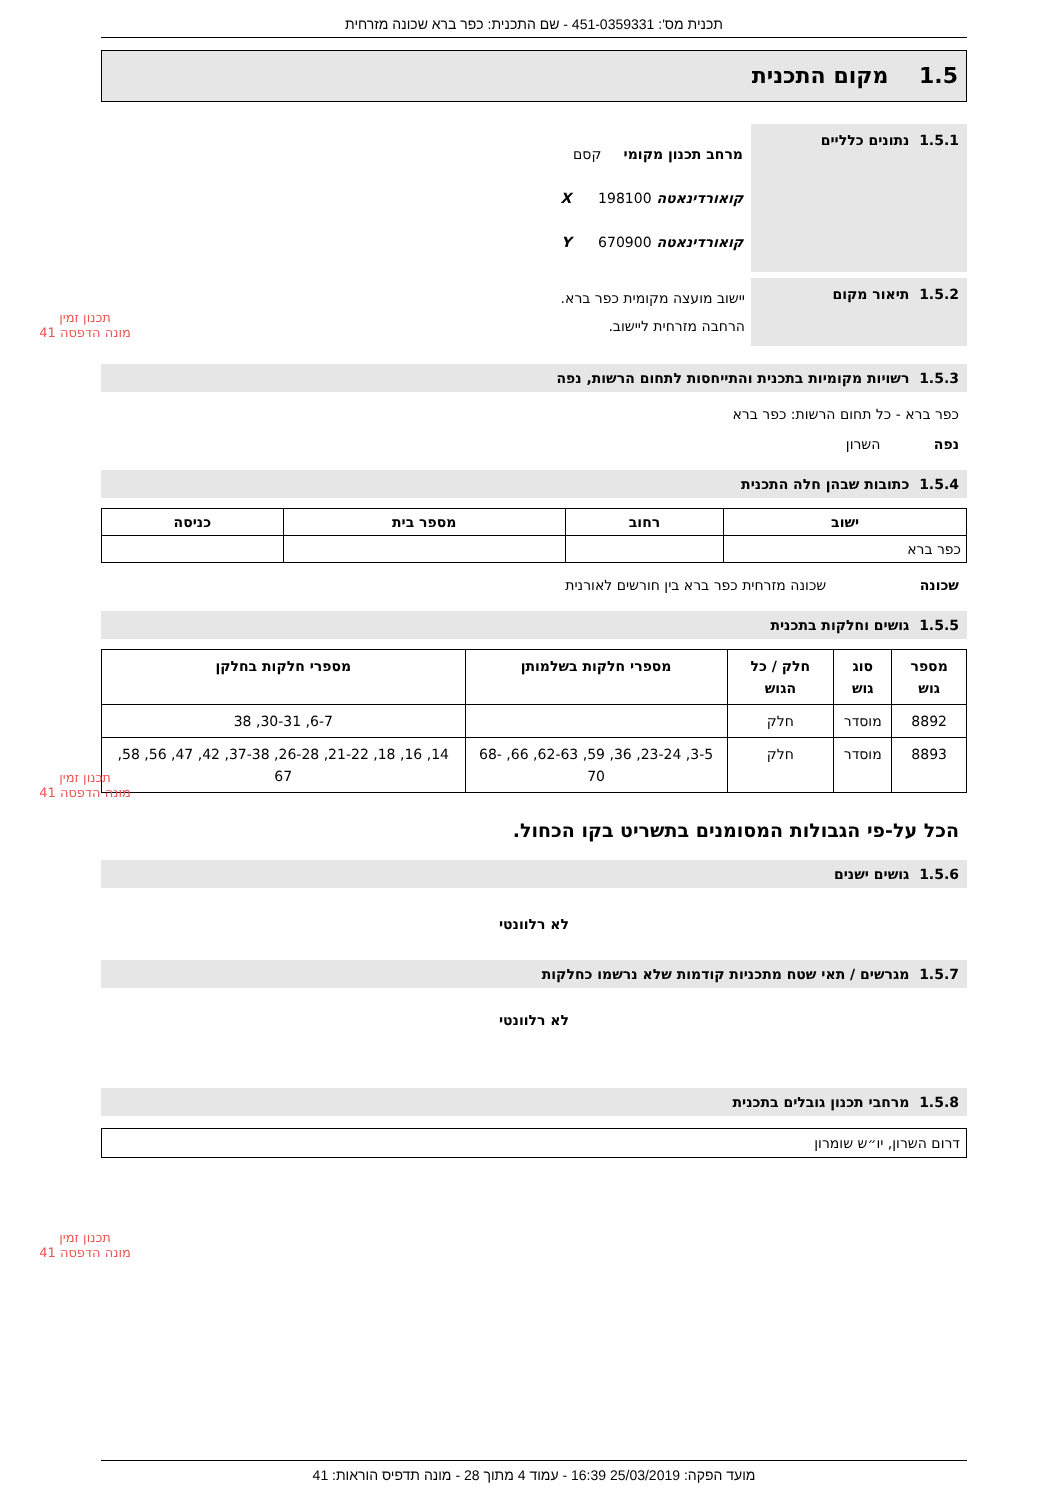תכנית מס': 451-0359331 - שם התכנית: כפר ברא שכונה מזרחית
1.5 מקום התכנית
1.5.1 נתונים כלליים
מרחב תכנון מקומי קסם
קואורדינאטה X 198100
קואורדינאטה Y 670900
1.5.2 תיאור מקום
יישוב מועצה מקומית כפר ברא.
הרחבה מזרחית ליישוב.
1.5.3 רשויות מקומיות בתכנית והתייחסות לתחום הרשות, נפה
כפר ברא - כל תחום הרשות: כפר ברא
נפה השרון
1.5.4 כתובות שבהן חלה התכנית
| ישוב | רחוב | מספר בית | כניסה |
| --- | --- | --- | --- |
| כפר ברא | | | |
שכונה שכונה מזרחית כפר ברא בין חורשים לאורנית
1.5.5 גושים וחלקות בתכנית
| מספר גוש | סוג גוש | חלק / כל הגוש | מספרי חלקות בשלמותן | מספרי חלקות בחלקן |
| --- | --- | --- | --- | --- |
| 8892 | מוסדר | חלק | | 6-7, 30-31, 38 |
| 8893 | מוסדר | חלק | 3-5, 23-24, 36, 59, 62-63, 66, 68-70 | 14, 16, 18, 21-22, 26-28, 37-38, 42, 47, 56, 58, 67 |
הכל על-פי הגבולות המסומנים בתשריט בקו הכחול.
1.5.6 גושים ישנים
לא רלוונטי
1.5.7 מגרשים / תאי שטח מתכניות קודמות שלא נרשמו כחלקות
לא רלוונטי
1.5.8 מרחבי תכנון גובלים בתכנית
דרום השרון, יו״ש שומרון
תכנון זמין
מונה הדפסה 41
תכנון זמין
מונה הדפסה 41
תכנון זמין
מונה הדפסה 41
מועד הפקה: 25/03/2019 16:39 - עמוד 4 מתוך 28 - מונה תדפיס הוראות: 41